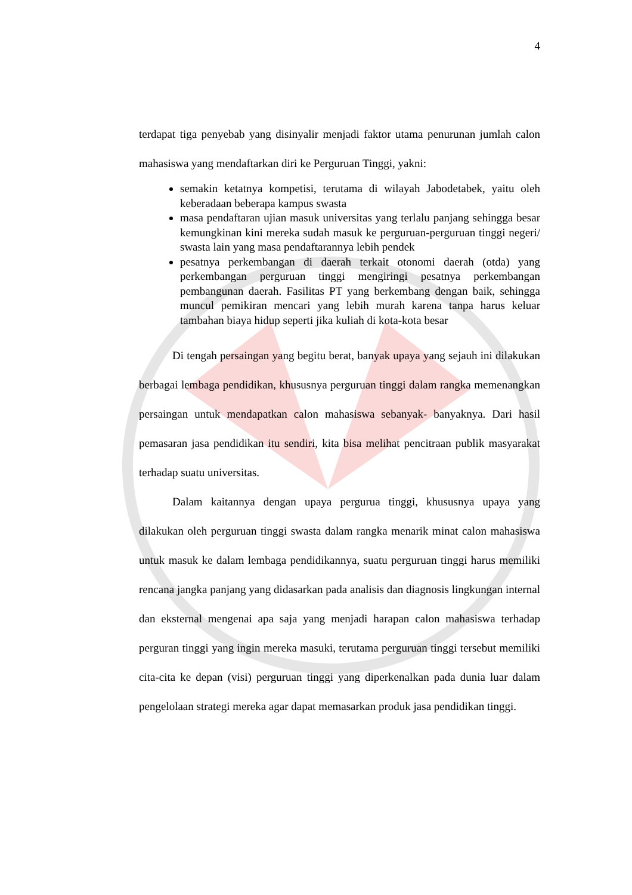4
terdapat tiga penyebab yang disinyalir menjadi faktor utama penurunan jumlah calon mahasiswa yang mendaftarkan diri ke Perguruan Tinggi, yakni:
semakin ketatnya kompetisi, terutama di wilayah Jabodetabek, yaitu oleh keberadaan beberapa kampus swasta
masa pendaftaran ujian masuk universitas yang terlalu panjang sehingga besar kemungkinan kini mereka sudah masuk ke perguruan-perguruan tinggi negeri/ swasta lain yang masa pendaftarannya lebih pendek
pesatnya perkembangan di daerah terkait otonomi daerah (otda) yang perkembangan perguruan tinggi mengiringi pesatnya perkembangan pembangunan daerah. Fasilitas PT yang berkembang dengan baik, sehingga muncul pemikiran mencari yang lebih murah karena tanpa harus keluar tambahan biaya hidup seperti jika kuliah di kota-kota besar
Di tengah persaingan yang begitu berat, banyak upaya yang sejauh ini dilakukan berbagai lembaga pendidikan, khususnya perguruan tinggi dalam rangka memenangkan persaingan untuk mendapatkan calon mahasiswa sebanyak- banyaknya. Dari hasil pemasaran jasa pendidikan itu sendiri, kita bisa melihat pencitraan publik masyarakat terhadap suatu universitas.
Dalam kaitannya dengan upaya pergurua tinggi, khususnya upaya yang dilakukan oleh perguruan tinggi swasta dalam rangka menarik minat calon mahasiswa untuk masuk ke dalam lembaga pendidikannya, suatu perguruan tinggi harus memiliki rencana jangka panjang yang didasarkan pada analisis dan diagnosis lingkungan internal dan eksternal mengenai apa saja yang menjadi harapan calon mahasiswa terhadap perguran tinggi yang ingin mereka masuki, terutama perguruan tinggi tersebut memiliki cita-cita ke depan (visi) perguruan tinggi yang diperkenalkan pada dunia luar dalam pengelolaan strategi mereka agar dapat memasarkan produk jasa pendidikan tinggi.